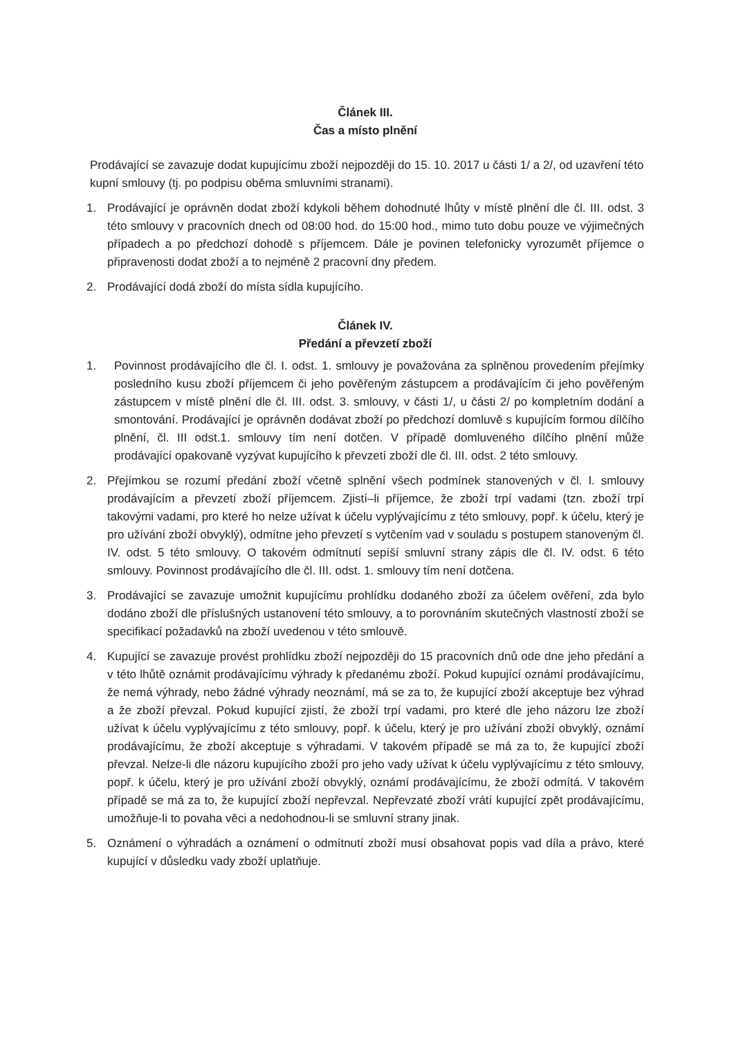Článek III.
Čas a místo plnění
Prodávající se zavazuje dodat kupujícímu zboží nejpozději do 15. 10. 2017 u části 1/ a 2/, od uzavření této kupní smlouvy (tj. po podpisu oběma smluvními stranami).
1. Prodávající je oprávněn dodat zboží kdykoli během dohodnuté lhůty v místě plnění dle čl. III. odst. 3 této smlouvy v pracovních dnech od 08:00 hod. do 15:00 hod., mimo tuto dobu pouze ve výjimečných případech a po předchozí dohodě s příjemcem. Dále je povinen telefonicky vyrozumět příjemce o připravenosti dodat zboží a to nejméně 2 pracovní dny předem.
2. Prodávající dodá zboží do místa sídla kupujícího.
Článek IV.
Předání a převzetí zboží
1. Povinnost prodávajícího dle čl. I. odst. 1. smlouvy je považována za splněnou provedením přejímky posledního kusu zboží příjemcem či jeho pověřeným zástupcem a prodávajícím či jeho pověřeným zástupcem v místě plnění dle čl. III. odst. 3. smlouvy, v části 1/, u části 2/ po kompletním dodání a smontování. Prodávající je oprávněn dodávat zboží po předchozí domluvě s kupujícím formou dílčího plnění, čl. III odst.1. smlouvy tím není dotčen. V případě domluveného dílčího plnění může prodávající opakovaně vyzývat kupujícího k převzetí zboží dle čl. III. odst. 2 této smlouvy.
2. Přejímkou se rozumí předání zboží včetně splnění všech podmínek stanovených v čl. I. smlouvy prodávajícím a převzetí zboží příjemcem. Zjistí–li příjemce, že zboží trpí vadami (tzn. zboží trpí takovými vadami, pro které ho nelze užívat k účelu vyplývajícímu z této smlouvy, popř. k účelu, který je pro užívání zboží obvyklý), odmítne jeho převzetí s vytčením vad v souladu s postupem stanoveným čl. IV. odst. 5 této smlouvy. O takovém odmítnutí sepíší smluvní strany zápis dle čl. IV. odst. 6 této smlouvy. Povinnost prodávajícího dle čl. III. odst. 1. smlouvy tím není dotčena.
3. Prodávající se zavazuje umožnit kupujícímu prohlídku dodaného zboží za účelem ověření, zda bylo dodáno zboží dle příslušných ustanovení této smlouvy, a to porovnáním skutečných vlastností zboží se specifikací požadavků na zboží uvedenou v této smlouvě.
4. Kupující se zavazuje provést prohlídku zboží nejpozději do 15 pracovních dnů ode dne jeho předání a v této lhůtě oznámit prodávajícímu výhrady k předanému zboží. Pokud kupující oznámí prodávajícímu, že nemá výhrady, nebo žádné výhrady neoznámí, má se za to, že kupující zboží akceptuje bez výhrad a že zboží převzal. Pokud kupující zjistí, že zboží trpí vadami, pro které dle jeho názoru lze zboží užívat k účelu vyplývajícímu z této smlouvy, popř. k účelu, který je pro užívání zboží obvyklý, oznámí prodávajícímu, že zboží akceptuje s výhradami. V takovém případě se má za to, že kupující zboží převzal. Nelze-li dle názoru kupujícího zboží pro jeho vady užívat k účelu vyplývajícímu z této smlouvy, popř. k účelu, který je pro užívání zboží obvyklý, oznámí prodávajícímu, že zboží odmítá. V takovém případě se má za to, že kupující zboží nepřevzal. Nepřevzaté zboží vrátí kupující zpět prodávajícímu, umožňuje-li to povaha věci a nedohodnou-li se smluvní strany jinak.
5. Oznámení o výhradách a oznámení o odmítnutí zboží musí obsahovat popis vad díla a právo, které kupující v důsledku vady zboží uplatňuje.